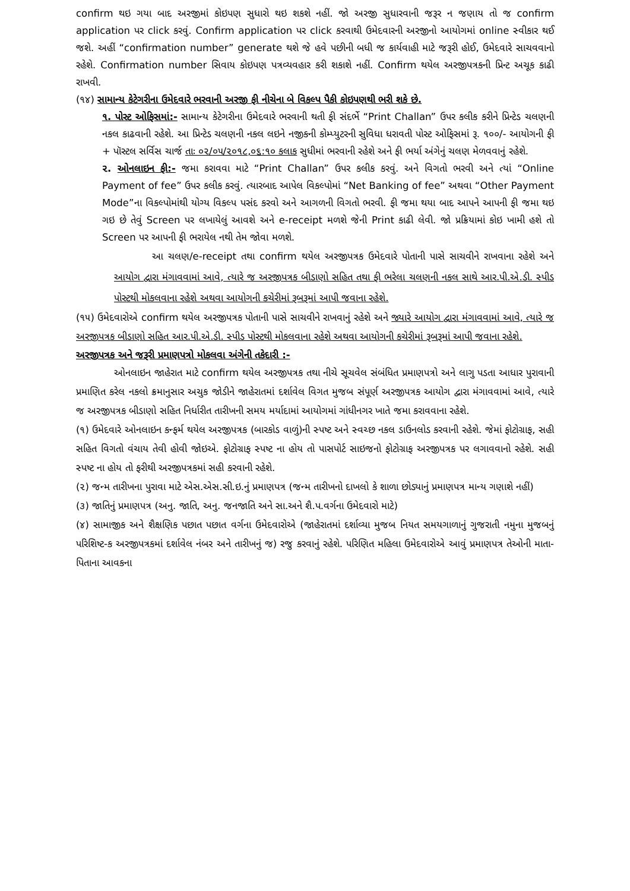confirm થઇ ગયા બાદ અરજીમાં કોઇપણ સુધારો થઇ શકશે નહીં. જો અરજી સુધારવાની જરૂર ન જણાય તો જ confirm application પર click કરવું. Confirm application પર click કરવાથી ઉમેદવારની અરજીનો આયોગમાં online સ્વીકાર થઈ જશે. અહીં “confirmation number” generate થશે જે હવે પછીની બધી જ કાર્યવાહી માટે જરૂરી હોઈ, ઉમેદવારે સાચવવાનો રહેશે. Confirmation number સિવાય કોઇપણ પત્રવ્યવહાર કરી શકાશે નહીં. Confirm થયેલ અરજીપત્રકની પ્રિન્ટ અચૂક કાઢી રાખવી.
(૧૪) સામાન્ય કેટેગરીના ઉમેદવારે ભરવાની અરજી ફી નીચેના બે વિકલ્પ પૈકી કોઇપણથી ભરી શકે છે.
૧. પોસ્ટ ઓફિસમાં:- સામાન્ય કેટેગરીના ઉમેદવારે ભરવાની થતી ફી સંદર્ભે “Print Challan” ઉપર કલીક કરીને પ્રિન્ટેડ ચલણની નકલ કાઢવાની રહેશે. આ પ્રિન્ટેડ ચલણની નકલ લઇને નજીકની કોમ્પ્યુટરની સુવિધા ધરાવતી પોસ્ટ ઓફિસમાં રૂ. ૧૦૦/- આયોગની ફી + પૉસ્ટલ સર્વિસ ચાર્જ તાઃ ૦૨/૦૫/૨૦૧૮,૦૬:૧૦ કલાક સુધીમાં ભરવાની રહેશે અને ફી ભર્યા અંગેનું ચલણ મેળવવાનું રહેશે.
૨. ઓનલાઇન ફી:- જમા કરાવવા માટે “Print Challan” ઉપર કલીક કરવું. અને વિગતો ભરવી અને ત્યાં “Online Payment of fee” ઉપર કલીક કરવું. ત્યારબાદ આપેલ વિકલ્પોમાં “Net Banking of fee” અથવા “Other Payment Mode”ના વિકલ્પોમાંથી યોગ્ય વિકલ્પ પસંદ કરવો અને આગળની વિગતો ભરવી. ફી જમા થયા બાદ આપને આપની ફી જમા થઇ ગઇ છે તેવું Screen પર લખાયેલું આવશે અને e-receipt મળશે જેની Print કાઢી લેવી. જો પ્રક્રિયામાં કોઇ ખામી હશે તો Screen પર આપની ફી ભરાયેલ નથી તેમ જોવા મળશે.
આ ચલણ/e-receipt તથા confirm થયેલ અરજીપત્રક ઉમેદવારે પોતાની પાસે સાચવીને રાખવાના રહેશે અને આયોગ દ્વારા મંગાવવામાં આવે, ત્યારે જ અરજીપત્રક બીડાણો સહિત તથા ફી ભરેલા ચલણની નકલ સાથે આર.પી.એ.ડી. સ્પીડ પોસ્ટથી મોકલવાના રહેશે અથવા આયોગની કચેરીમાં રૂબરૂમાં આપી જવાના રહેશે.
(૧૫) ઉમેદવારોએ confirm થયેલ અરજીપત્રક પોતાની પાસે સાચવીને રાખવાનું રહેશે અને જ્યારે આયોગ દ્વારા મંગાવવામાં આવે, ત્યારે જ અરજીપત્રક બીડાણો સહિત આર.પી.એ.ડી. સ્પીડ પોસ્ટથી મોકલવાના રહેશે અથવા આયોગની કચેરીમાં રૂબરૂમાં આપી જવાના રહેશે.
અરજીપત્રક અને જરૂરી પ્રમાણપત્રો મોકલવા અંગેની તકેદારી :-
ઓનલાઇન જાહેરાત માટે confirm થયેલ અરજીપત્રક તથા નીચે સૂચવેલ સંબંધિત પ્રમાણપત્રો અને લાગુ પડતા આધાર પુરાવાની પ્રમાણિત કરેલ નકલો ક્રમાનુસાર અચુક જોડીને જાહેરાતમાં દર્શાવેલ વિગત મુજબ સંપૂર્ણ અરજીપત્રક આયોગ દ્વારા મંગાવવામાં આવે, ત્યારે જ અરજીપત્રક બીડાણો સહિત નિર્ધારીત તારીખની સમય મર્યાદામાં આયોગમાં ગાંધીનગર ખાતે જમા કરાવવાના રહેશે.
(૧) ઉમેદવારે ઓનલાઇન કન્ફર્મ થયેલ અરજીપત્રક (બારકોડ વાળું)ની સ્પષ્ટ અને સ્વચ્છ નકલ ડાઉનલોડ કરવાની રહેશે. જેમાં ફોટોગ્રાફ, સહી સહિત વિગતો વંચાય તેવી હોવી જોઇએ. ફોટોગ્રાફ સ્પષ્ટ ના હોય તો પાસપોર્ટ સાઇજનો ફોટોગ્રાફ અરજીપત્રક પર લગાવવાનો રહેશે. સહી સ્પષ્ટ ના હોય તો ફરીથી અરજીપત્રકમાં સહી કરવાની રહેશે.
(૨) જન્મ તારીખના પુરાવા માટે એસ.એસ.સી.ઇ.નું પ્રમાણપત્ર (જન્મ તારીખનો દાખલો કે શાળા છોડ્યાનું પ્રમાણપત્ર માન્ય ગણાશે નહીં)
(૩) જાતિનું પ્રમાણપત્ર (અનુ. જાતિ, અનુ. જનજાતિ અને સા.અને શૈ.પ.વર્ગના ઉમેદવારો માટે)
(૪) સામાજીક અને શૈક્ષણિક પછાત પછાત વર્ગના ઉમેદવારોએ (જાહેરાતમાં દર્શાવ્યા મુજબ નિયત સમયગાળાનું ગુજરાતી નમુના મુજબનું પરિશિષ્ટ-ક અરજીપત્રકમાં દર્શાવેલ નંબર અને તારીખનું જ) રજુ કરવાનું રહેશે. પરિણિત મહિલા ઉમેદવારોએ આવું પ્રમાણપત્ર તેઓની માતા-પિતાના આવકના